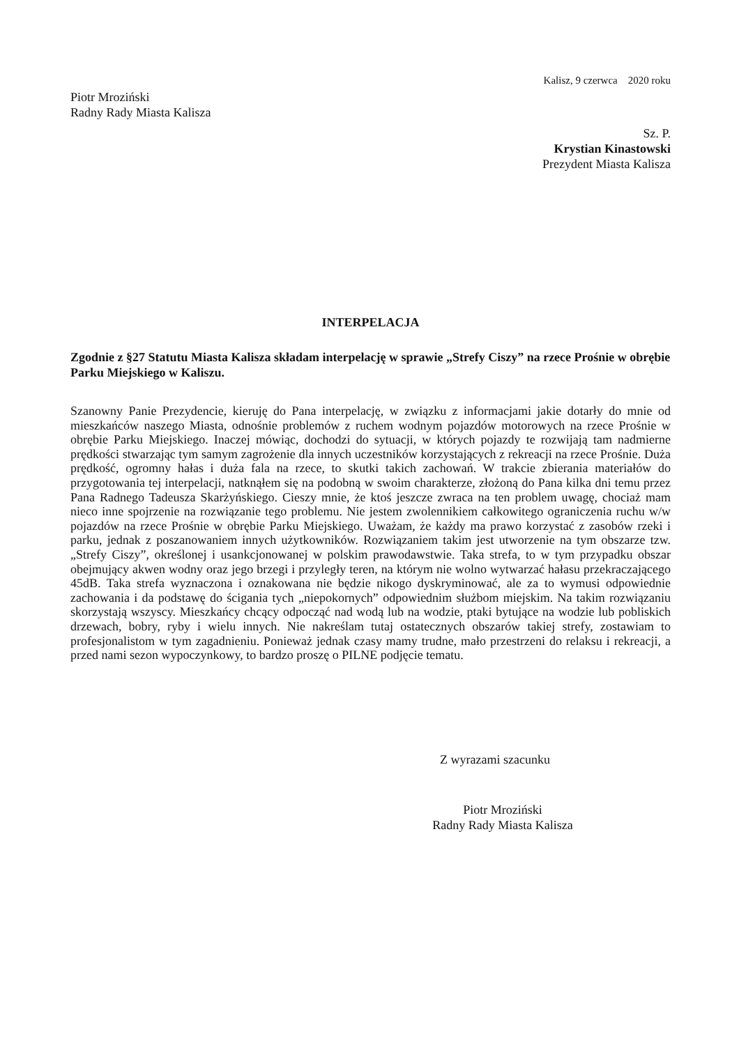Kalisz, 9 czerwca 2020 roku
Piotr Mroziński
Radny Rady Miasta Kalisza
Sz. P.
Krystian Kinastowski
Prezydent Miasta Kalisza
INTERPELACJA
Zgodnie z §27 Statutu Miasta Kalisza składam interpelację w sprawie „Strefy Ciszy” na rzece Prośnie w obrębie Parku Miejskiego w Kaliszu.
Szanowny Panie Prezydencie, kieruję do Pana interpelację, w związku z informacjami jakie dotarły do mnie od mieszkańców naszego Miasta, odnośnie problemów z ruchem wodnym pojazdów motorowych na rzece Prośnie w obrębie Parku Miejskiego. Inaczej mówiąc, dochodzi do sytuacji, w których pojazdy te rozwijają tam nadmierne prędkości stwarzając tym samym zagrożenie dla innych uczestników korzystających z rekreacji na rzece Prośnie. Duża prędkość, ogromny hałas i duża fala na rzece, to skutki takich zachowań. W trakcie zbierania materiałów do przygotowania tej interpelacji, natknąłem się na podobną w swoim charakterze, złożoną do Pana kilka dni temu przez Pana Radnego Tadeusza Skarżyńskiego. Cieszy mnie, że ktoś jeszcze zwraca na ten problem uwagę, chociaż mam nieco inne spojrzenie na rozwiązanie tego problemu. Nie jestem zwolennikiem całkowitego ograniczenia ruchu w/w pojazdów na rzece Prośnie w obrębie Parku Miejskiego. Uważam, że każdy ma prawo korzystać z zasobów rzeki i parku, jednak z poszanowaniem innych użytkowników. Rozwiązaniem takim jest utworzenie na tym obszarze tzw. „Strefy Ciszy”, określonej i usankcjonowanej w polskim prawodawstwie. Taka strefa, to w tym przypadku obszar obejmujący akwen wodny oraz jego brzegi i przyległy teren, na którym nie wolno wytwarzać hałasu przekraczającego 45dB. Taka strefa wyznaczona i oznakowana nie będzie nikogo dyskryminować, ale za to wymusi odpowiednie zachowania i da podstawę do ścigania tych „niepokornych” odpowiednim służbom miejskim. Na takim rozwiązaniu skorzystają wszyscy. Mieszkańcy chcący odpocząć nad wodą lub na wodzie, ptaki bytujące na wodzie lub pobliskich drzewach, bobry, ryby i wielu innych. Nie nakreślam tutaj ostatecznych obszarów takiej strefy, zostawiam to profesjonalistom w tym zagadnieniu. Ponieważ jednak czasy mamy trudne, mało przestrzeni do relaksu i rekreacji, a przed nami sezon wypoczynkowy, to bardzo proszę o PILNE podjęcie tematu.
Z wyrazami szacunku
Piotr Mroziński
Radny Rady Miasta Kalisza